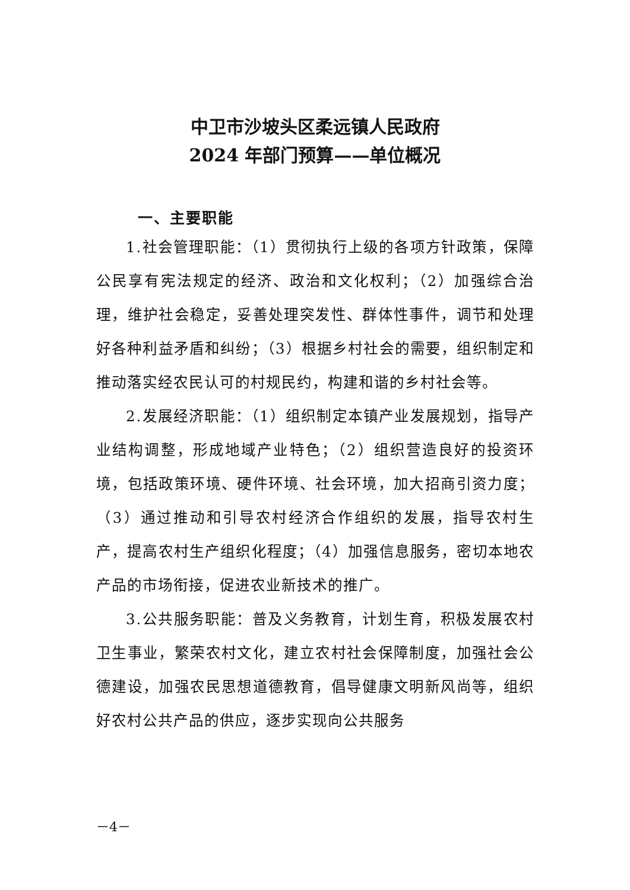中卫市沙坡头区柔远镇人民政府
2024 年部门预算——单位概况
一、主要职能
1.社会管理职能：（1）贯彻执行上级的各项方针政策，保障公民享有宪法规定的经济、政治和文化权利；（2）加强综合治理，维护社会稳定，妥善处理突发性、群体性事件，调节和处理好各种利益矛盾和纠纷；（3）根据乡村社会的需要，组织制定和推动落实经农民认可的村规民约，构建和谐的乡村社会等。
2.发展经济职能：（1）组织制定本镇产业发展规划，指导产业结构调整，形成地域产业特色；（2）组织营造良好的投资环境，包括政策环境、硬件环境、社会环境，加大招商引资力度；（3）通过推动和引导农村经济合作组织的发展，指导农村生产，提高农村生产组织化程度；（4）加强信息服务，密切本地农产品的市场衔接，促进农业新技术的推广。
3.公共服务职能：普及义务教育，计划生育，积极发展农村卫生事业，繁荣农村文化，建立农村社会保障制度，加强社会公德建设，加强农民思想道德教育，倡导健康文明新风尚等，组织好农村公共产品的供应，逐步实现向公共服务
－4－